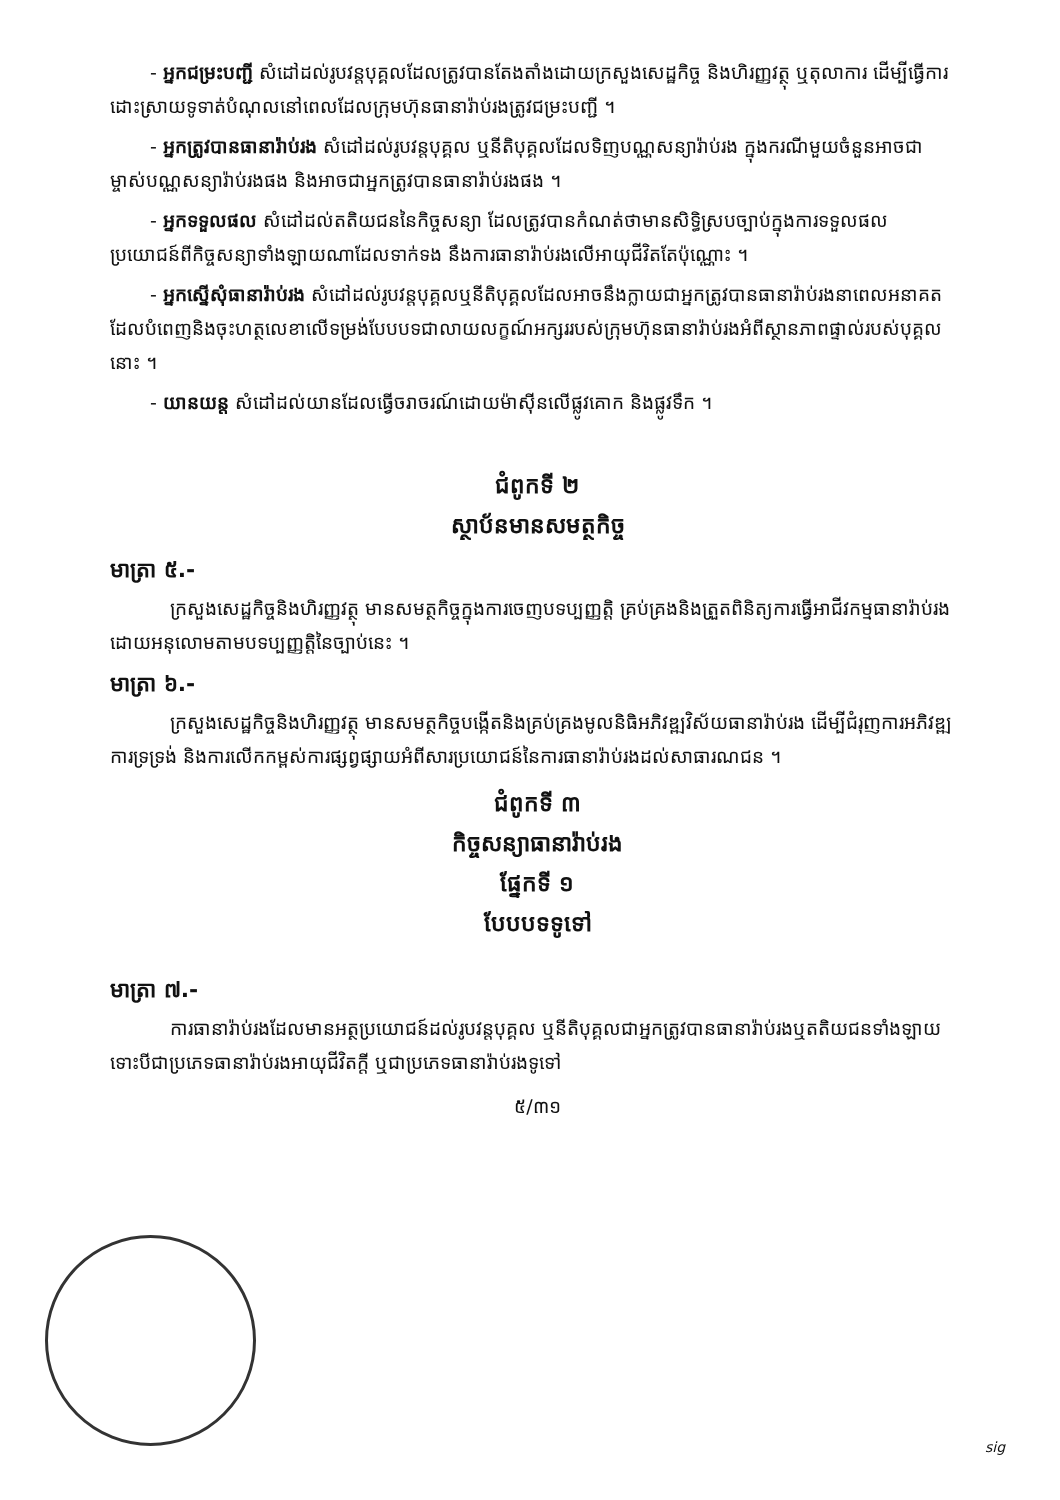- អ្នកជម្រះបញ្ជី សំដៅដល់រូបវន្តបុគ្គលដែលត្រូវបានតែងតាំងដោយក្រសួងសេដ្ឋកិច្ច និងហិរញ្ញវត្ថុ ឬតុលាការ ដើម្បីធ្វើការដោះស្រាយទូទាត់បំណុលនៅពេលដែលក្រុមហ៊ុនធានារ៉ាប់រងត្រូវជម្រះបញ្ជី ។
- អ្នកត្រូវបានធានារ៉ាប់រង សំដៅដល់រូបវន្តបុគ្គល ឬនីតិបុគ្គលដែលទិញបណ្ណសន្យារ៉ាប់រង ក្នុងករណីមួយចំនួនអាចជាម្ចាស់បណ្ណសន្យារ៉ាប់រងផង និងអាចជាអ្នកត្រូវបានធានារ៉ាប់រងផង ។
- អ្នកទទួលផល សំដៅដល់តតិយជននៃកិច្ចសន្យា ដែលត្រូវបានកំណត់ថាមានសិទ្ធិស្របច្បាប់ក្នុងការទទួលផលប្រយោជន៍ពីកិច្ចសន្យាទាំងឡាយណាដែលទាក់ទង នឹងការធានារ៉ាប់រងលើអាយុជីវិតតែប៉ុណ្ណោះ ។
- អ្នកស្នើសុំធានារ៉ាប់រង សំដៅដល់រូបវន្តបុគ្គលឬនីតិបុគ្គលដែលអាចនឹងក្លាយជាអ្នកត្រូវបានធានារ៉ាប់រងនាពេលអនាគត ដែលបំពេញនិងចុះហត្ថលេខាលើទម្រង់បែបបទជាលាយលក្ខណ៍អក្សររបស់ក្រុមហ៊ុនធានារ៉ាប់រងអំពីស្ថានភាពផ្ទាល់របស់បុគ្គលនោះ ។
- យានយន្ត សំដៅដល់យានដែលធ្វើចរាចរណ៍ដោយម៉ាស៊ីនលើផ្លូវគោក និងផ្លូវទឹក ។
ជំពូកទី ២
ស្ថាប័នមានសមត្ថកិច្ច
មាត្រា ៥.-
ក្រសួងសេដ្ឋកិច្ចនិងហិរញ្ញវត្ថុ មានសមត្ថកិច្ចក្នុងការចេញបទប្បញ្ញត្តិ គ្រប់គ្រងនិងត្រួតពិនិត្យការធ្វើអាជីវកម្មធានារ៉ាប់រង ដោយអនុលោមតាមបទប្បញ្ញត្តិនៃច្បាប់នេះ ។
មាត្រា ៦.-
ក្រសួងសេដ្ឋកិច្ចនិងហិរញ្ញវត្ថុ មានសមត្ថកិច្ចបង្កើតនិងគ្រប់គ្រងមូលនិធិអភិវឌ្ឍវិស័យធានារ៉ាប់រង ដើម្បីជំរុញការអភិវឌ្ឍ ការទ្រទ្រង់ និងការលើកកម្ពស់ការផ្សព្វផ្សាយអំពីសារប្រយោជន៍នៃការធានារ៉ាប់រងដល់សាធារណជន ។
ជំពូកទី ៣
កិច្ចសន្យាធានារ៉ាប់រង
ផ្នែកទី ១
បែបបទទូទៅ
មាត្រា ៧.-
ការធានារ៉ាប់រងដែលមានអត្ថប្រយោជន៍ដល់រូបវន្តបុគ្គល ឬនីតិបុគ្គលជាអ្នកត្រូវបានធានារ៉ាប់រងឬតតិយជនទាំងឡាយ ទោះបីជាប្រភេទធានារ៉ាប់រងអាយុជីវិតក្តី ឬជាប្រភេទធានារ៉ាប់រងទូទៅ
៥/៣១
sig